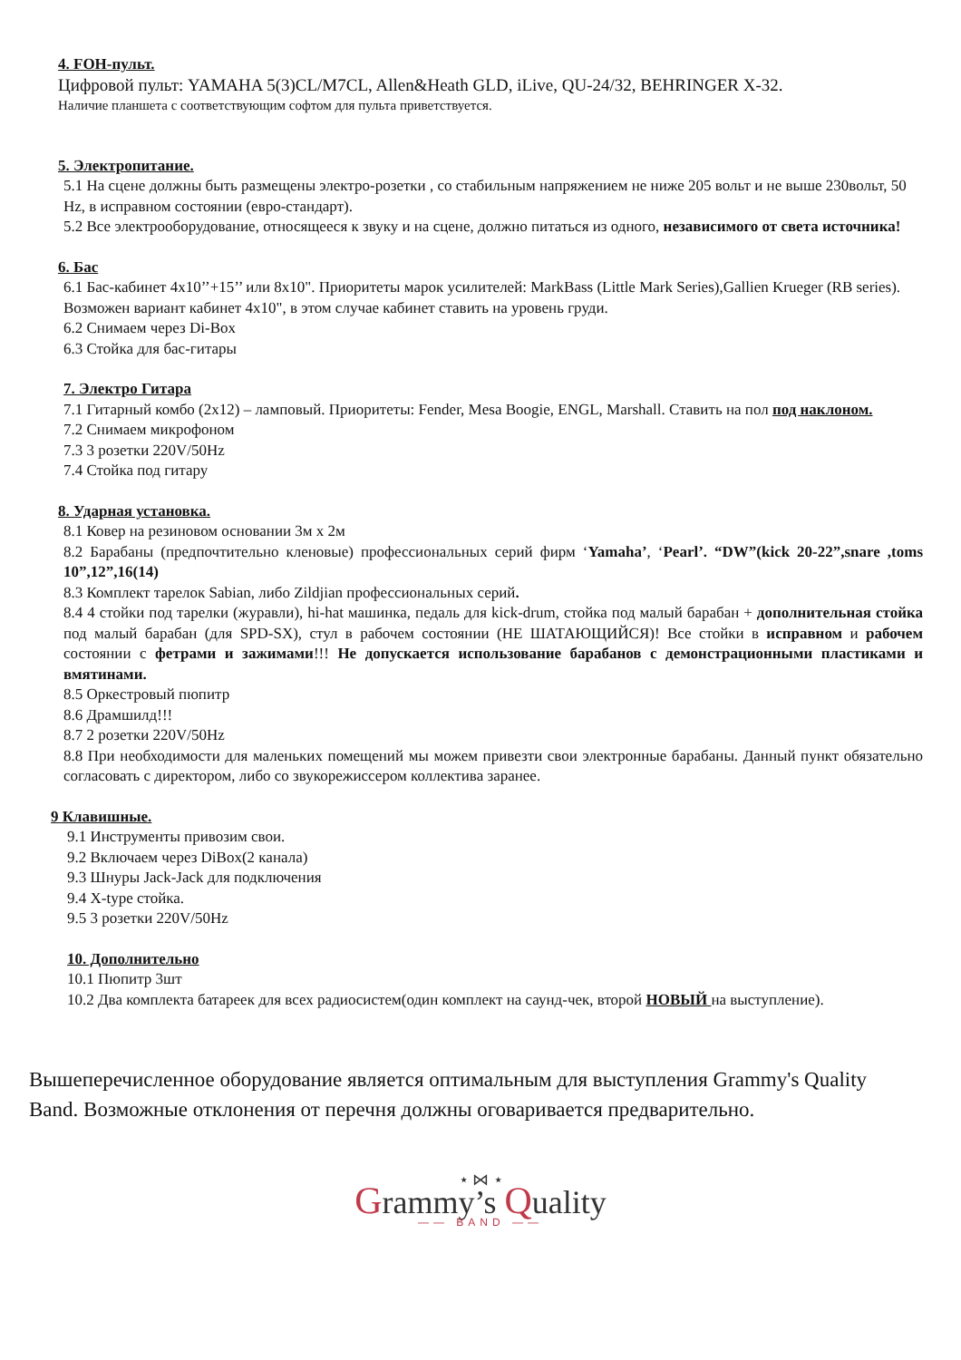4. FOH-пульт.
Цифровой пульт: YAMAHA 5(3)CL/M7CL, Allen&Heath GLD, iLive, QU-24/32, BEHRINGER X-32.
Наличие планшета с соответствующим софтом для пульта приветствуется.
5. Электропитание.
5.1 На сцене должны быть размещены электро-розетки , со стабильным напряжением не ниже 205 вольт и не выше 230вольт, 50 Hz, в исправном состоянии (евро-стандарт).
5.2 Все электрооборудование, относящееся к звуку и на сцене, должно питаться из одного, независимого от света источника!
6. Бас
6.1 Бас-кабинет 4x10’’+15’’ или 8x10". Приоритеты марок усилителей: MarkBass (Little Mark Series),Gallien Krueger (RB series). Возможен вариант кабинет 4x10", в этом случае кабинет ставить на уровень груди.
6.2 Снимаем через Di-Box
6.3 Стойка для бас-гитары
7. Электро Гитара
7.1 Гитарный комбо (2x12) – ламповый. Приоритеты: Fender, Mesa Boogie, ENGL, Marshall. Ставить на пол под наклоном.
7.2 Снимаем микрофоном
7.3 3 розетки 220V/50Hz
7.4 Стойка под гитару
8. Ударная установка.
8.1 Ковер на резиновом основании 3м x 2м
8.2 Барабаны (предпочтительно кленовые) профессиональных серий фирм ‘Yamaha’, ‘Pearl’. “DW”(kick 20-22”,snare ,toms 10”,12”,16(14)
8.3 Комплект тарелок Sabian, либо Zildjian профессиональных серий.
8.4 4 стойки под тарелки (журавли), hi-hat машинка, педаль для kick-drum, стойка под малый барабан + дополнительная стойка под малый барабан (для SPD-SX), стул в рабочем состоянии (НЕ ШАТАЮЩИЙСЯ)! Все стойки в исправном и рабочем состоянии с фетрами и зажимами!!! Не допускается использование барабанов с демонстрационными пластиками и вмятинами.
8.5 Оркестровый пюпитр
8.6 Драмшилд!!!
8.7 2 розетки 220V/50Hz
8.8 При необходимости для маленьких помещений мы можем привезти свои электронные барабаны. Данный пункт обязательно согласовать с директором, либо со звукорежиссером коллектива заранее.
9 Клавишные.
9.1 Инструменты привозим свои.
9.2 Включаем через DiBox(2 канала)
9.3 Шнуры Jack-Jack для подключения
9.4 X-type стойка.
9.5 3 розетки 220V/50Hz
10. Дополнительно
10.1 Пюпитр 3шт
10.2 Два комплекта батареек для всех радиосистем(один комплект на саунд-чек, второй НОВЫЙ на выступление).
Вышеперечисленное оборудование является оптимальным для выступления Grammy's Quality Band. Возможные отклонения от перечня должны оговаривается предварительно.
⋆ ⋈ ⋆
Grammy’s Quality
—— BAND ——